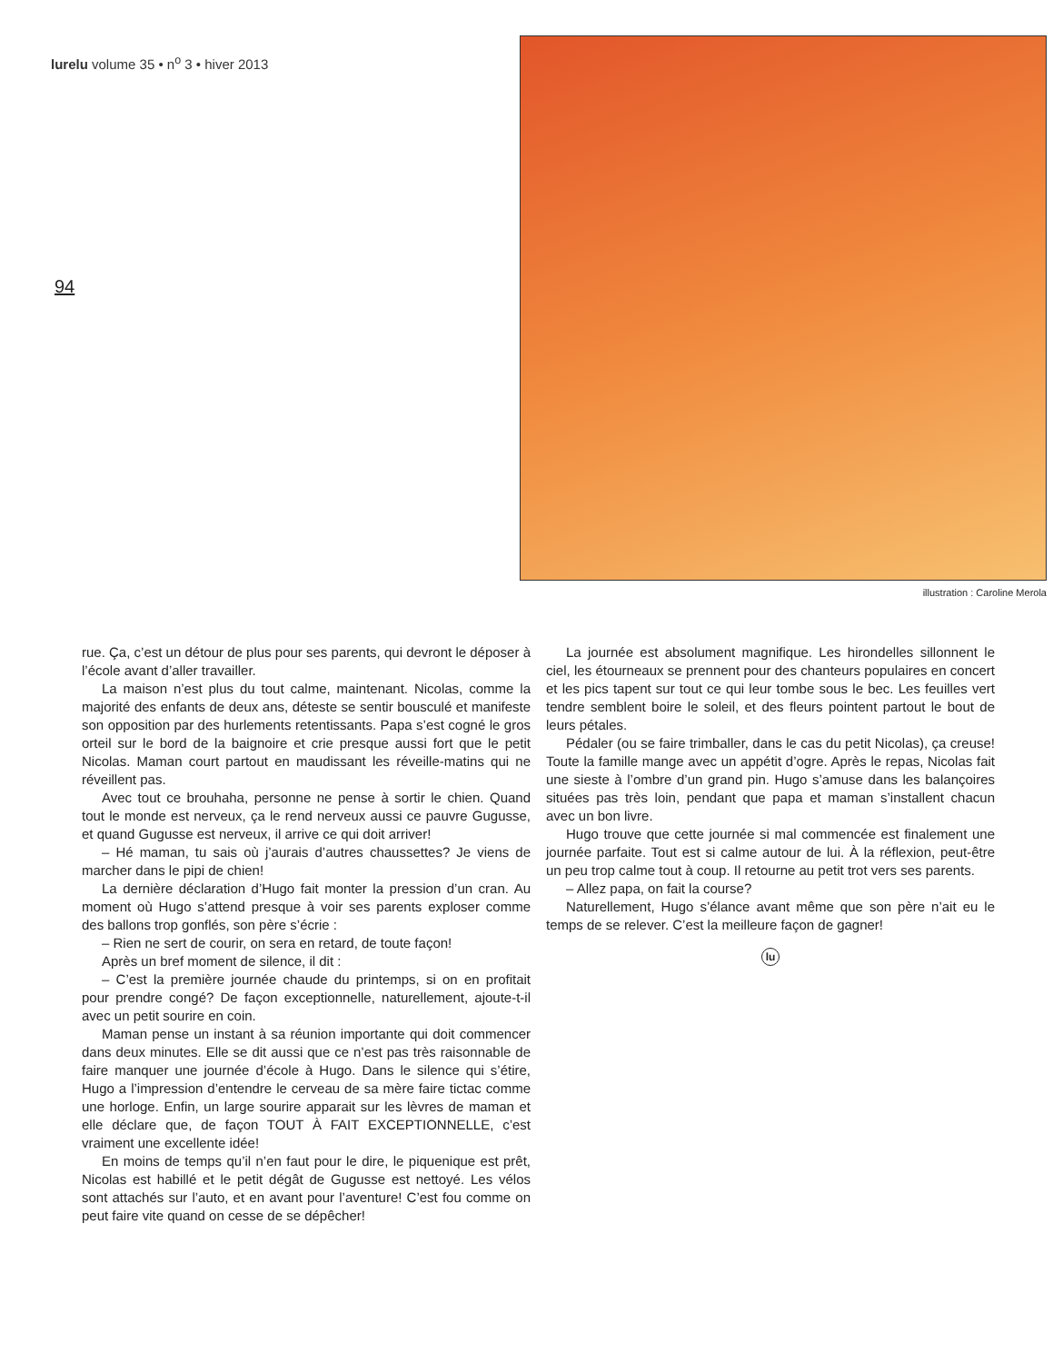lurelu volume 35 • n<sup>o</sup> 3 • hiver 2013
94
illustration : Caroline Merola
rue. Ça, c’est un détour de plus pour ses parents, qui devront le déposer à l’école avant d’aller travailler.
La maison n’est plus du tout calme, maintenant. Nicolas, comme la majorité des enfants de deux ans, déteste se sentir bousculé et manifeste son opposition par des hurlements retentissants. Papa s’est cogné le gros orteil sur le bord de la baignoire et crie presque aussi fort que le petit Nicolas. Maman court partout en maudissant les réveille-matins qui ne réveillent pas.
Avec tout ce brouhaha, personne ne pense à sortir le chien. Quand tout le monde est nerveux, ça le rend nerveux aussi ce pauvre Gugusse, et quand Gugusse est nerveux, il arrive ce qui doit arriver!
– Hé maman, tu sais où j’aurais d’autres chaussettes? Je viens de marcher dans le pipi de chien!
La dernière déclaration d’Hugo fait monter la pression d’un cran. Au moment où Hugo s’attend presque à voir ses parents exploser comme des ballons trop gonflés, son père s’écrie :
– Rien ne sert de courir, on sera en retard, de toute façon!
Après un bref moment de silence, il dit :
– C’est la première journée chaude du printemps, si on en profitait pour prendre congé? De façon exceptionnelle, naturellement, ajoute-t-il avec un petit sourire en coin.
Maman pense un instant à sa réunion importante qui doit commencer dans deux minutes. Elle se dit aussi que ce n’est pas très raisonnable de faire manquer une journée d’école à Hugo. Dans le silence qui s’étire, Hugo a l’impression d’entendre le cerveau de sa mère faire tictac comme une horloge. Enfin, un large sourire apparait sur les lèvres de maman et elle déclare que, de façon TOUT À FAIT EXCEPTIONNELLE, c’est vraiment une excellente idée!
En moins de temps qu’il n’en faut pour le dire, le piquenique est prêt, Nicolas est habillé et le petit dégât de Gugusse est nettoyé. Les vélos sont attachés sur l’auto, et en avant pour l’aventure! C’est fou comme on peut faire vite quand on cesse de se dépêcher!
La journée est absolument magnifique. Les hirondelles sillonnent le ciel, les étourneaux se prennent pour des chanteurs populaires en concert et les pics tapent sur tout ce qui leur tombe sous le bec. Les feuilles vert tendre semblent boire le soleil, et des fleurs pointent partout le bout de leurs pétales.
Pédaler (ou se faire trimballer, dans le cas du petit Nicolas), ça creuse! Toute la famille mange avec un appétit d’ogre. Après le repas, Nicolas fait une sieste à l’ombre d’un grand pin. Hugo s’amuse dans les balançoires situées pas très loin, pendant que papa et maman s’installent chacun avec un bon livre.
Hugo trouve que cette journée si mal commencée est finalement une journée parfaite. Tout est si calme autour de lui. À la réflexion, peut-être un peu trop calme tout à coup. Il retourne au petit trot vers ses parents.
– Allez papa, on fait la course?
Naturellement, Hugo s’élance avant même que son père n’ait eu le temps de se relever. C’est la meilleure façon de gagner!
lu